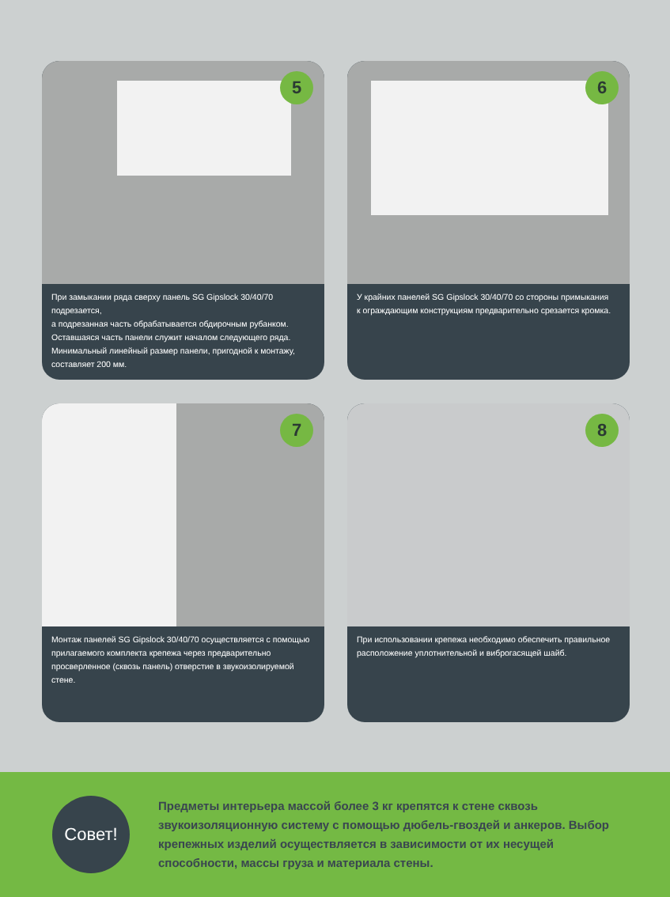5
При замыкании ряда сверху панель SG Gipslock 30/40/70 подрезается,
а подрезанная часть обрабатывается обдирочным рубанком.
Оставшаяся часть панели служит началом следующего ряда.
Минимальный линейный размер панели, пригодной к монтажу,
составляет 200 мм.
6
У крайних панелей SG Gipslock 30/40/70 со стороны примыкания
к ограждающим конструкциям предварительно срезается кромка.
7
Монтаж панелей SG Gipslock 30/40/70 осуществляется с помощью
прилагаемого комплекта крепежа через предварительно
просверленное (сквозь панель) отверстие в звукоизолируемой стене.
8
При использовании крепежа необходимо обеспечить правильное
расположение уплотнительной и виброгасящей шайб.
Совет!
Предметы интерьера массой более 3 кг крепятся к стене сквозь звукоизоляционную систему с помощью дюбель-гвоздей и анкеров. Выбор крепежных изделий осуществляется в зависимости от их несущей способности, массы груза и материала стены.